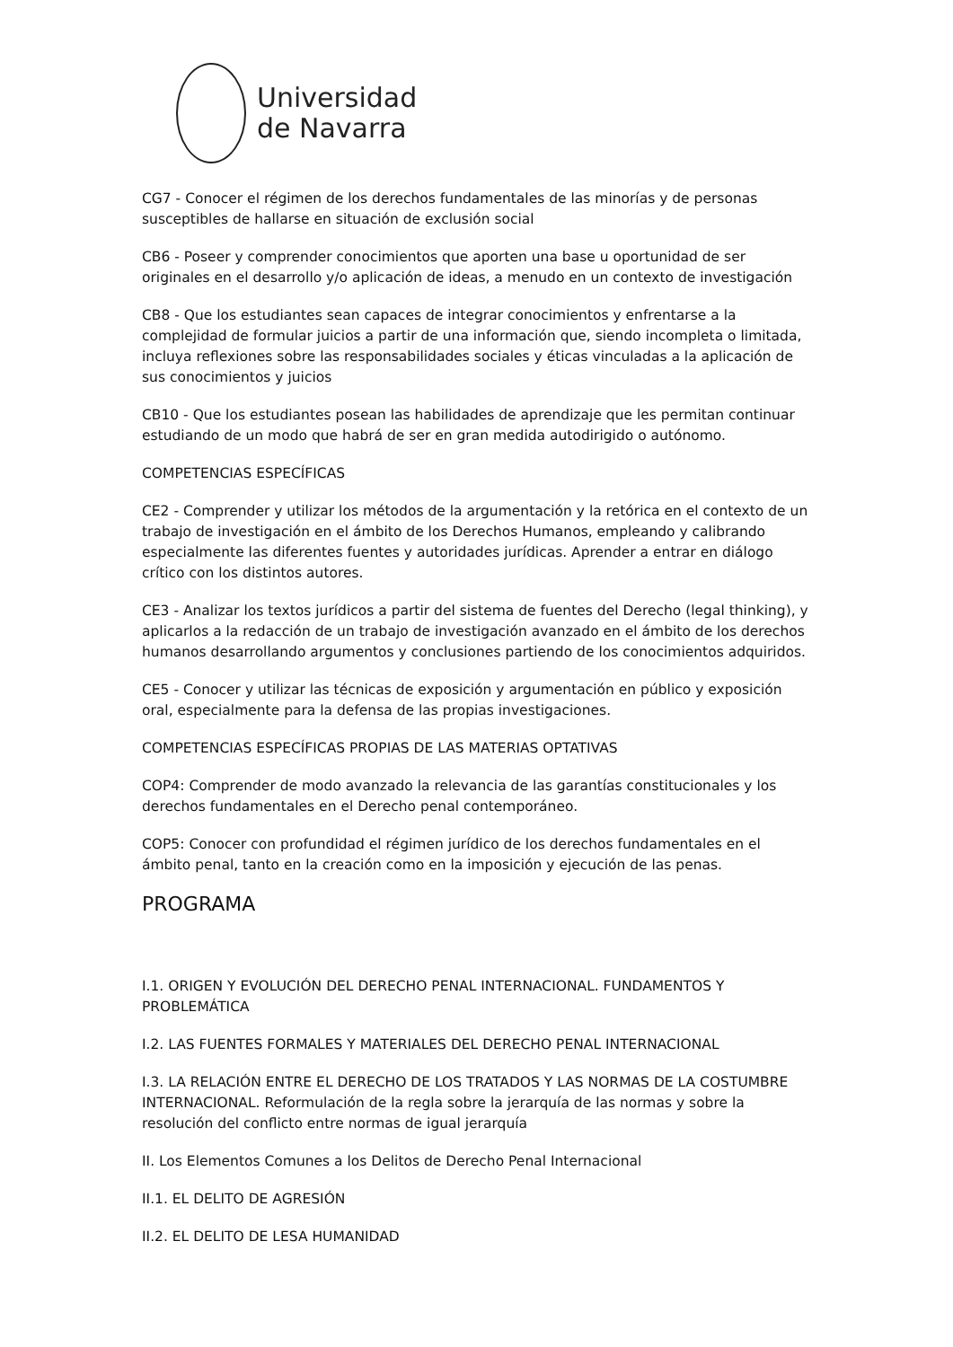Universidad
de Navarra
CG7 - Conocer el régimen de los derechos fundamentales de las minorías y de personas susceptibles de hallarse en situación de exclusión social
CB6 - Poseer y comprender conocimientos que aporten una base u oportunidad de ser originales en el desarrollo y/o aplicación de ideas, a menudo en un contexto de investigación
CB8 - Que los estudiantes sean capaces de integrar conocimientos y enfrentarse a la complejidad de formular juicios a partir de una información que, siendo incompleta o limitada, incluya reflexiones sobre las responsabilidades sociales y éticas vinculadas a la aplicación de sus conocimientos y juicios
CB10 - Que los estudiantes posean las habilidades de aprendizaje que les permitan continuar estudiando de un modo que habrá de ser en gran medida autodirigido o autónomo.
COMPETENCIAS ESPECÍFICAS
CE2 - Comprender y utilizar los métodos de la argumentación y la retórica en el contexto de un trabajo de investigación en el ámbito de los Derechos Humanos, empleando y calibrando especialmente las diferentes fuentes y autoridades jurídicas. Aprender a entrar en diálogo crítico con los distintos autores.
CE3 - Analizar los textos jurídicos a partir del sistema de fuentes del Derecho (legal thinking), y aplicarlos a la redacción de un trabajo de investigación avanzado en el ámbito de los derechos humanos desarrollando argumentos y conclusiones partiendo de los conocimientos adquiridos.
CE5 - Conocer y utilizar las técnicas de exposición y argumentación en público y exposición oral, especialmente para la defensa de las propias investigaciones.
COMPETENCIAS ESPECÍFICAS PROPIAS DE LAS MATERIAS OPTATIVAS
COP4: Comprender de modo avanzado la relevancia de las garantías constitucionales y los derechos fundamentales en el Derecho penal contemporáneo.
COP5: Conocer con profundidad el régimen jurídico de los derechos fundamentales en el ámbito penal, tanto en la creación como en la imposición y ejecución de las penas.
PROGRAMA
I.1. ORIGEN Y EVOLUCIÓN DEL DERECHO PENAL INTERNACIONAL. FUNDAMENTOS Y PROBLEMÁTICA
I.2. LAS FUENTES FORMALES Y MATERIALES DEL DERECHO PENAL INTERNACIONAL
I.3. LA RELACIÓN ENTRE EL DERECHO DE LOS TRATADOS Y LAS NORMAS DE LA COSTUMBRE INTERNACIONAL. Reformulación de la regla sobre la jerarquía de las normas y sobre la resolución del conflicto entre normas de igual jerarquía
II. Los Elementos Comunes a los Delitos de Derecho Penal Internacional
II.1. EL DELITO DE AGRESIÓN
II.2. EL DELITO DE LESA HUMANIDAD